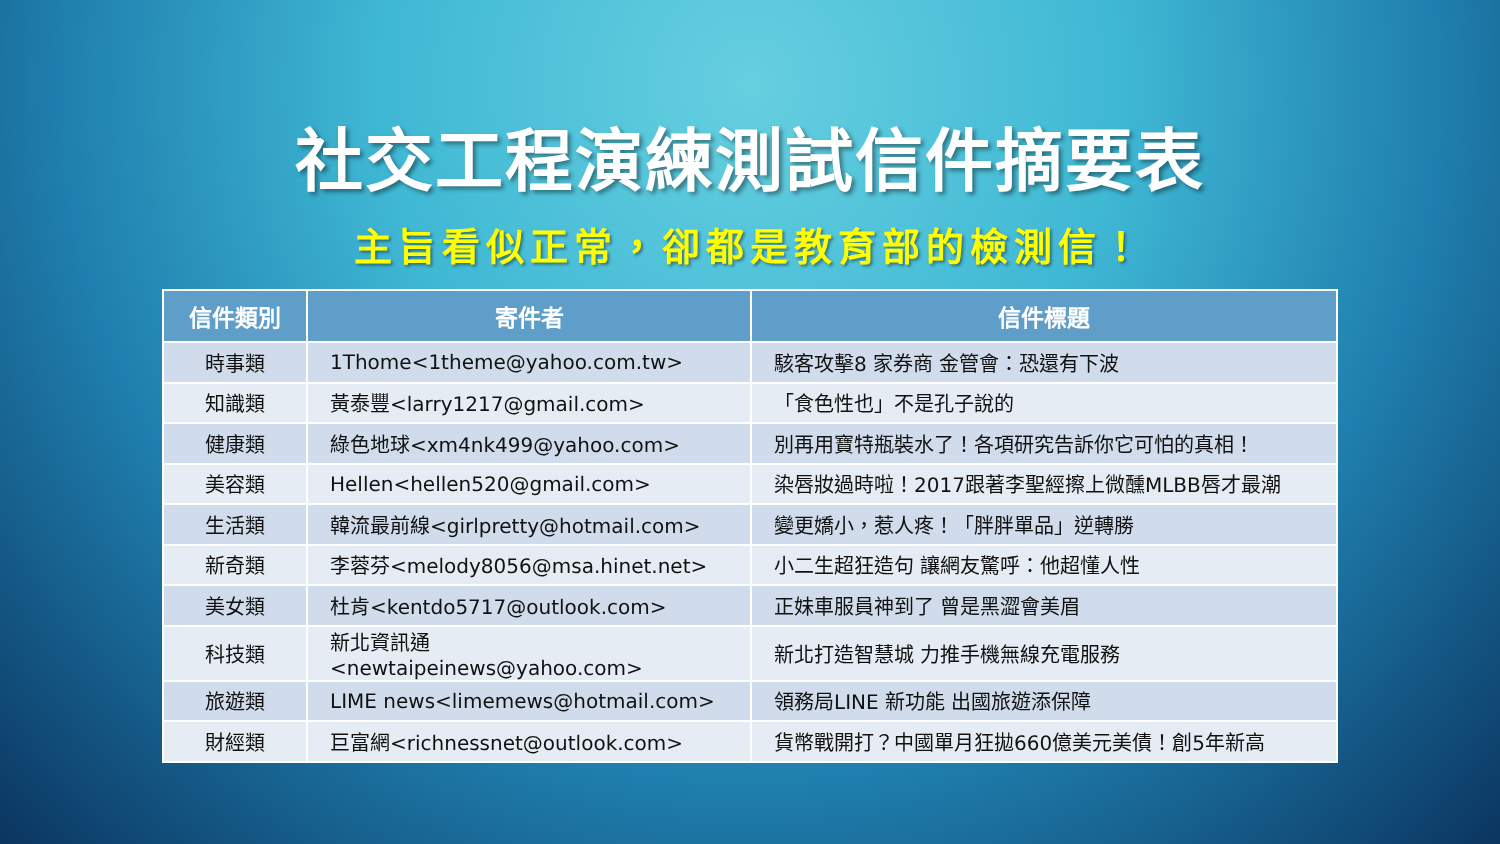社交工程演練測試信件摘要表
主旨看似正常，卻都是教育部的檢測信！
| 信件類別 | 寄件者 | 信件標題 |
| --- | --- | --- |
| 時事類 | 1Thome<1theme@yahoo.com.tw> | 駭客攻擊8 家券商 金管會：恐還有下波 |
| 知識類 | 黃泰豐<larry1217@gmail.com> | 「食色性也」不是孔子說的 |
| 健康類 | 綠色地球<xm4nk499@yahoo.com> | 別再用寶特瓶裝水了！各項研究告訴你它可怕的真相！ |
| 美容類 | Hellen<hellen520@gmail.com> | 染唇妝過時啦！2017跟著李聖經擦上微醺MLBB唇才最潮 |
| 生活類 | 韓流最前線<girlpretty@hotmail.com> | 變更嬌小，惹人疼！「胖胖單品」逆轉勝 |
| 新奇類 | 李蓉芬<melody8056@msa.hinet.net> | 小二生超狂造句 讓網友驚呼：他超懂人性 |
| 美女類 | 杜肯<kentdo5717@outlook.com> | 正妹車服員神到了 曾是黑澀會美眉 |
| 科技類 | 新北資訊通<newtaipeinews@yahoo.com> | 新北打造智慧城 力推手機無線充電服務 |
| 旅遊類 | LIME news<limemews@hotmail.com> | 領務局LINE 新功能 出國旅遊添保障 |
| 財經類 | 巨富網<richnessnet@outlook.com> | 貨幣戰開打？中國單月狂拋660億美元美債！創5年新高 |